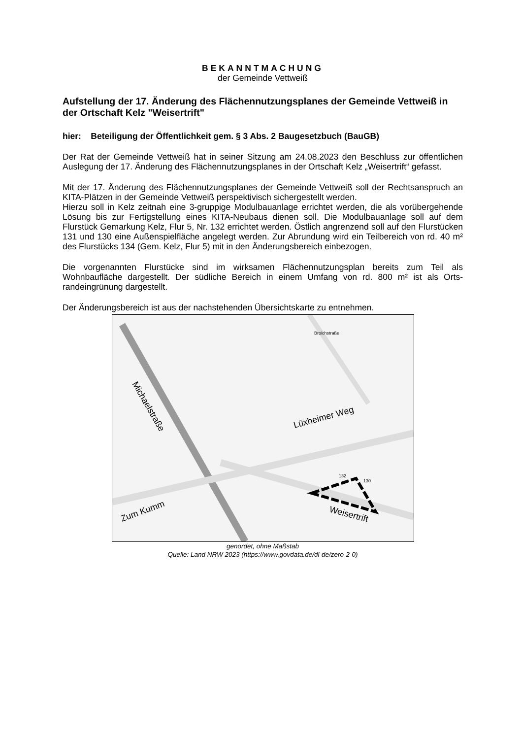BEKANNTMACHUNG
der Gemeinde Vettweiß
Aufstellung der 17. Änderung des Flächennutzungsplanes der Gemeinde Vett­weiß in der Ortschaft Kelz "Weisertrift"
hier: Beteiligung der Öffentlichkeit gem. § 3 Abs. 2 Baugesetzbuch (BauGB)
Der Rat der Gemeinde Vettweiß hat in seiner Sitzung am 24.08.2023 den Beschluss zur öf­fentlichen Auslegung der 17. Änderung des Flächennutzungsplanes in der Ortschaft Kelz „Weisertrift“ gefasst.
Mit der 17. Änderung des Flächennutzungsplanes der Gemeinde Vettweiß soll der Rechtsan­spruch an KITA-Plätzen in der Gemeinde Vettweiß perspektivisch sichergestellt werden.
Hierzu soll in Kelz zeitnah eine 3-gruppige Modulbauanlage errichtet werden, die als vorüber­gehende Lösung bis zur Fertigstellung eines KITA-Neubaus dienen soll. Die Modulbauanlage soll auf dem Flurstück Gemarkung Kelz, Flur 5, Nr. 132 errichtet werden. Östlich angrenzend soll auf den Flurstücken 131 und 130 eine Außenspielfläche angelegt werden. Zur Abrundung wird ein Teilbereich von rd. 40 m² des Flurstücks 134 (Gem. Kelz, Flur 5) mit in den Ände­rungsbereich einbezogen.
Die vorgenannten Flurstücke sind im wirksamen Flächennutzungsplan bereits zum Teil als Wohnbaufläche dargestellt. Der südliche Bereich in einem Umfang von rd. 800 m² ist als Orts­randeingrünung dargestellt.
Der Änderungsbereich ist aus der nachstehenden Übersichtskarte zu entnehmen.
Michaelstraße
Lüxheimer Weg
Zum Kumm
Weisertrift
132
130
Broichstraße
genordet, ohne Maßstab
Quelle: Land NRW 2023 (https://www.govdata.de/dl-de/zero-2-0)